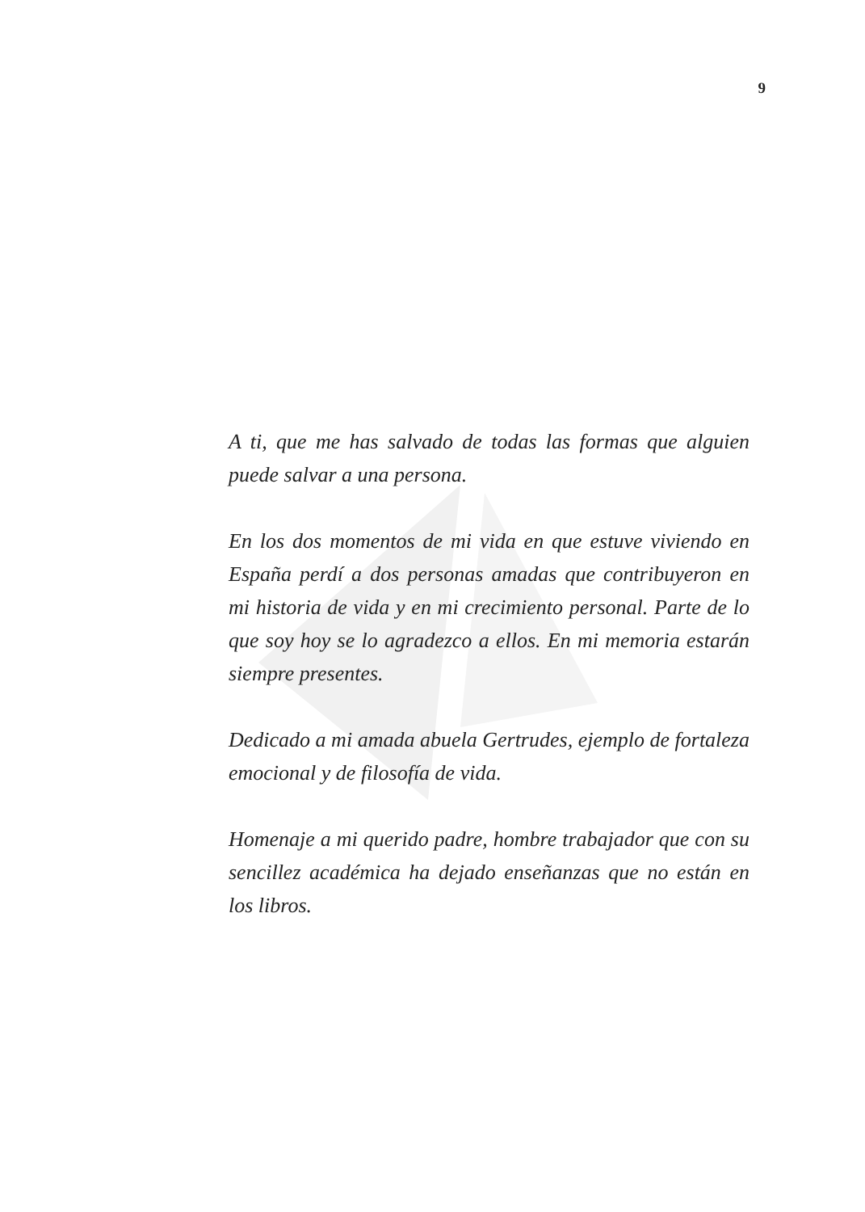9
A ti, que me has salvado de todas las formas que alguien puede salvar a una persona.
En los dos momentos de mi vida en que estuve viviendo en España perdí a dos personas amadas que contribuyeron en mi historia de vida y en mi crecimiento personal. Parte de lo que soy hoy se lo agradezco a ellos. En mi memoria estarán siempre presentes.
Dedicado a mi amada abuela Gertrudes, ejemplo de fortaleza emocional y de filosofía de vida.
Homenaje a mi querido padre, hombre trabajador que con su sencillez académica ha dejado enseñanzas que no están en los libros.